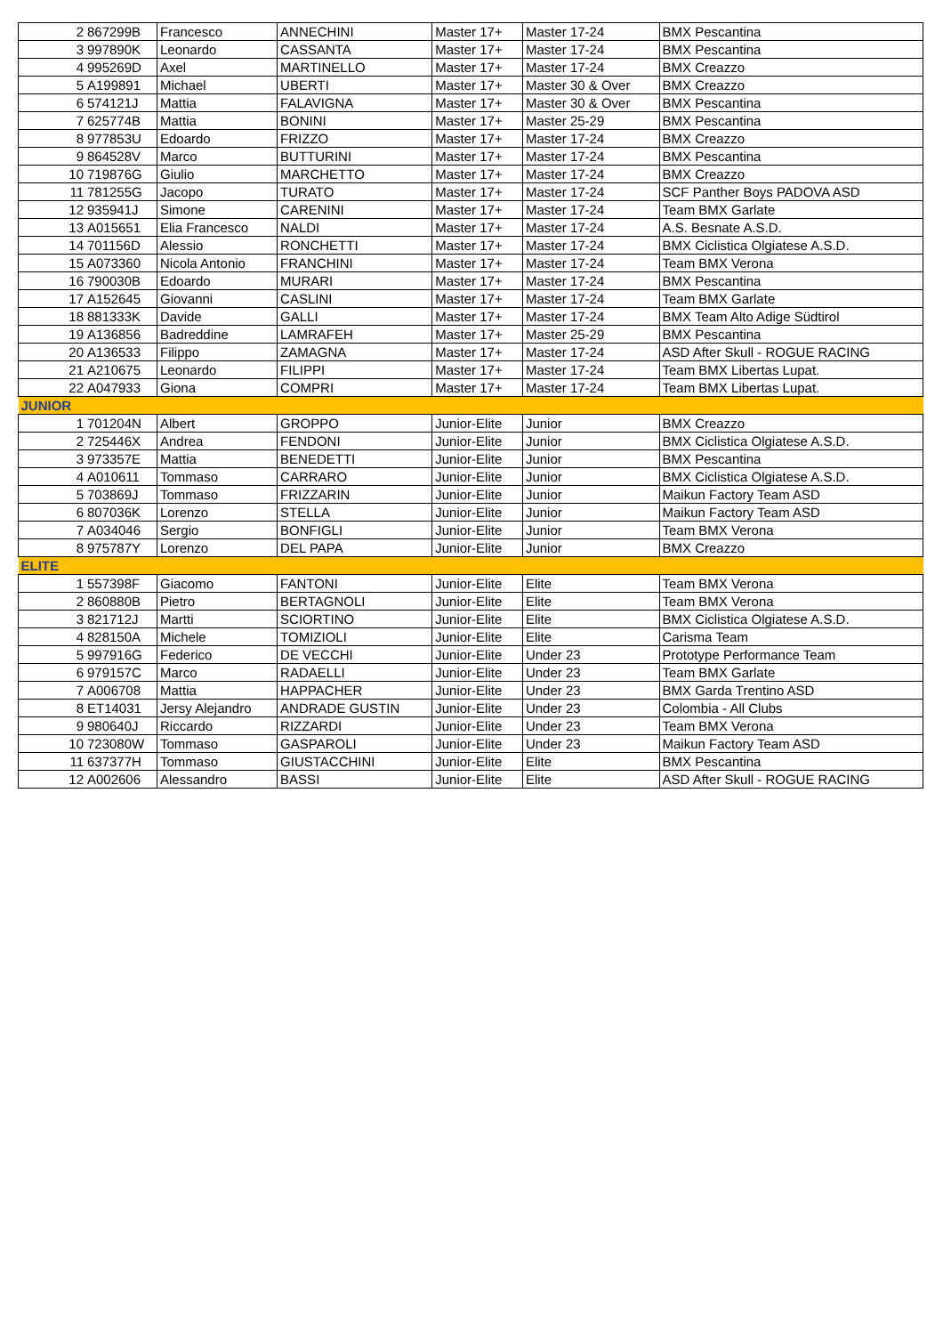| 2 | 867299B | Francesco | ANNECHINI | Master 17+ | Master 17-24 | BMX Pescantina |
| 3 | 997890K | Leonardo | CASSANTA | Master 17+ | Master 17-24 | BMX Pescantina |
| 4 | 995269D | Axel | MARTINELLO | Master 17+ | Master 17-24 | BMX Creazzo |
| 5 | A199891 | Michael | UBERTI | Master 17+ | Master 30 & Over | BMX Creazzo |
| 6 | 574121J | Mattia | FALAVIGNA | Master 17+ | Master 30 & Over | BMX Pescantina |
| 7 | 625774B | Mattia | BONINI | Master 17+ | Master 25-29 | BMX Pescantina |
| 8 | 977853U | Edoardo | FRIZZO | Master 17+ | Master 17-24 | BMX Creazzo |
| 9 | 864528V | Marco | BUTTURINI | Master 17+ | Master 17-24 | BMX Pescantina |
| 10 | 719876G | Giulio | MARCHETTO | Master 17+ | Master 17-24 | BMX Creazzo |
| 11 | 781255G | Jacopo | TURATO | Master 17+ | Master 17-24 | SCF Panther Boys PADOVA ASD |
| 12 | 935941J | Simone | CARENINI | Master 17+ | Master 17-24 | Team BMX Garlate |
| 13 | A015651 | Elia Francesco | NALDI | Master 17+ | Master 17-24 | A.S. Besnate A.S.D. |
| 14 | 701156D | Alessio | RONCHETTI | Master 17+ | Master 17-24 | BMX Ciclistica Olgiatese A.S.D. |
| 15 | A073360 | Nicola Antonio | FRANCHINI | Master 17+ | Master 17-24 | Team BMX Verona |
| 16 | 790030B | Edoardo | MURARI | Master 17+ | Master 17-24 | BMX Pescantina |
| 17 | A152645 | Giovanni | CASLINI | Master 17+ | Master 17-24 | Team BMX Garlate |
| 18 | 881333K | Davide | GALLI | Master 17+ | Master 17-24 | BMX Team Alto Adige Südtirol |
| 19 | A136856 | Badreddine | LAMRAFEH | Master 17+ | Master 25-29 | BMX Pescantina |
| 20 | A136533 | Filippo | ZAMAGNA | Master 17+ | Master 17-24 | ASD After Skull - ROGUE RACING |
| 21 | A210675 | Leonardo | FILIPPI | Master 17+ | Master 17-24 | Team BMX Libertas Lupat. |
| 22 | A047933 | Giona | COMPRI | Master 17+ | Master 17-24 | Team BMX Libertas Lupat. |
| JUNIOR | | | | | | |
| 1 | 701204N | Albert | GROPPO | Junior-Elite | Junior | BMX Creazzo |
| 2 | 725446X | Andrea | FENDONI | Junior-Elite | Junior | BMX Ciclistica Olgiatese A.S.D. |
| 3 | 973357E | Mattia | BENEDETTI | Junior-Elite | Junior | BMX Pescantina |
| 4 | A010611 | Tommaso | CARRARO | Junior-Elite | Junior | BMX Ciclistica Olgiatese A.S.D. |
| 5 | 703869J | Tommaso | FRIZZARIN | Junior-Elite | Junior | Maikun Factory Team ASD |
| 6 | 807036K | Lorenzo | STELLA | Junior-Elite | Junior | Maikun Factory Team ASD |
| 7 | A034046 | Sergio | BONFIGLI | Junior-Elite | Junior | Team BMX Verona |
| 8 | 975787Y | Lorenzo | DEL PAPA | Junior-Elite | Junior | BMX Creazzo |
| ELITE | | | | | | |
| 1 | 557398F | Giacomo | FANTONI | Junior-Elite | Elite | Team BMX Verona |
| 2 | 860880B | Pietro | BERTAGNOLI | Junior-Elite | Elite | Team BMX Verona |
| 3 | 821712J | Martti | SCIORTINO | Junior-Elite | Elite | BMX Ciclistica Olgiatese A.S.D. |
| 4 | 828150A | Michele | TOMIZIOLI | Junior-Elite | Elite | Carisma Team |
| 5 | 997916G | Federico | DE VECCHI | Junior-Elite | Under 23 | Prototype Performance Team |
| 6 | 979157C | Marco | RADAELLI | Junior-Elite | Under 23 | Team BMX Garlate |
| 7 | A006708 | Mattia | HAPPACHER | Junior-Elite | Under 23 | BMX Garda Trentino ASD |
| 8 | ET14031 | Jersy Alejandro | ANDRADE GUSTIN | Junior-Elite | Under 23 | Colombia - All Clubs |
| 9 | 980640J | Riccardo | RIZZARDI | Junior-Elite | Under 23 | Team BMX Verona |
| 10 | 723080W | Tommaso | GASPAROLI | Junior-Elite | Under 23 | Maikun Factory Team ASD |
| 11 | 637377H | Tommaso | GIUSTACCHINI | Junior-Elite | Elite | BMX Pescantina |
| 12 | A002606 | Alessandro | BASSI | Junior-Elite | Elite | ASD After Skull - ROGUE RACING |